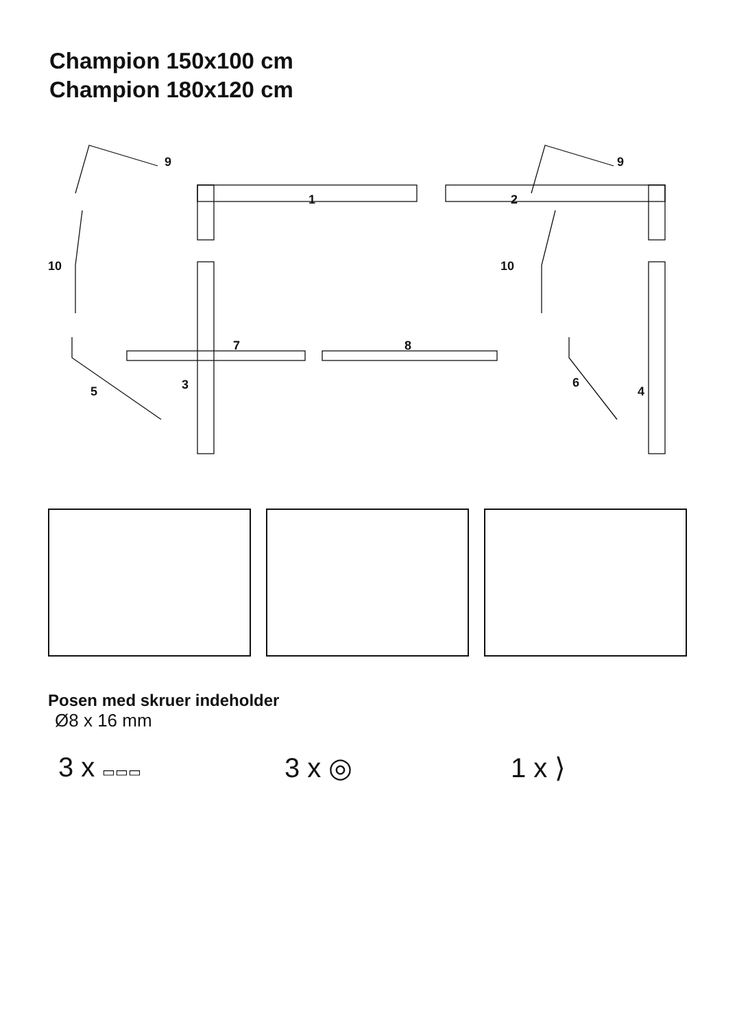Champion 150x100 cm
Champion 180x120 cm
9
9
1
2
10
10
7
8
3
5
6
4
Posen med skruer indeholder
Ø8 x 16 mm
3 x ▭▭▭
3 x ◎ 1 x ⟩